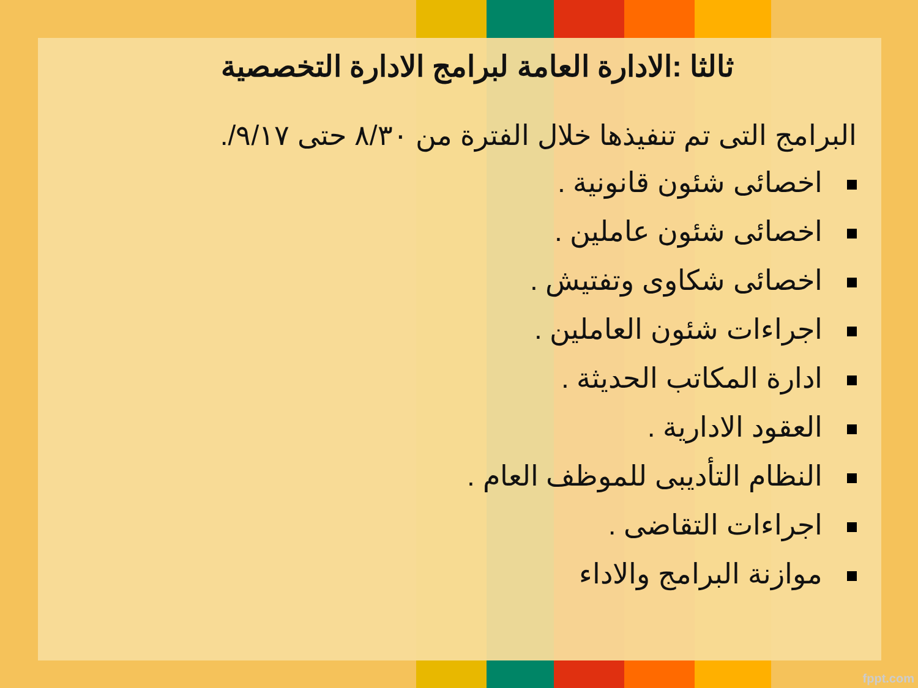ثالثا :الادارة العامة لبرامج الادارة التخصصية
البرامج التى تم تنفيذها خلال الفترة من ٨/٣٠ حتى ٩/١٧/.
اخصائى شئون قانونية .
اخصائى شئون عاملين .
اخصائى شكاوى وتفتيش .
اجراءات شئون العاملين .
ادارة المكاتب الحديثة .
العقود الادارية .
النظام التأديبى للموظف العام .
اجراءات التقاضى .
موازنة البرامج والاداء
fppt.com